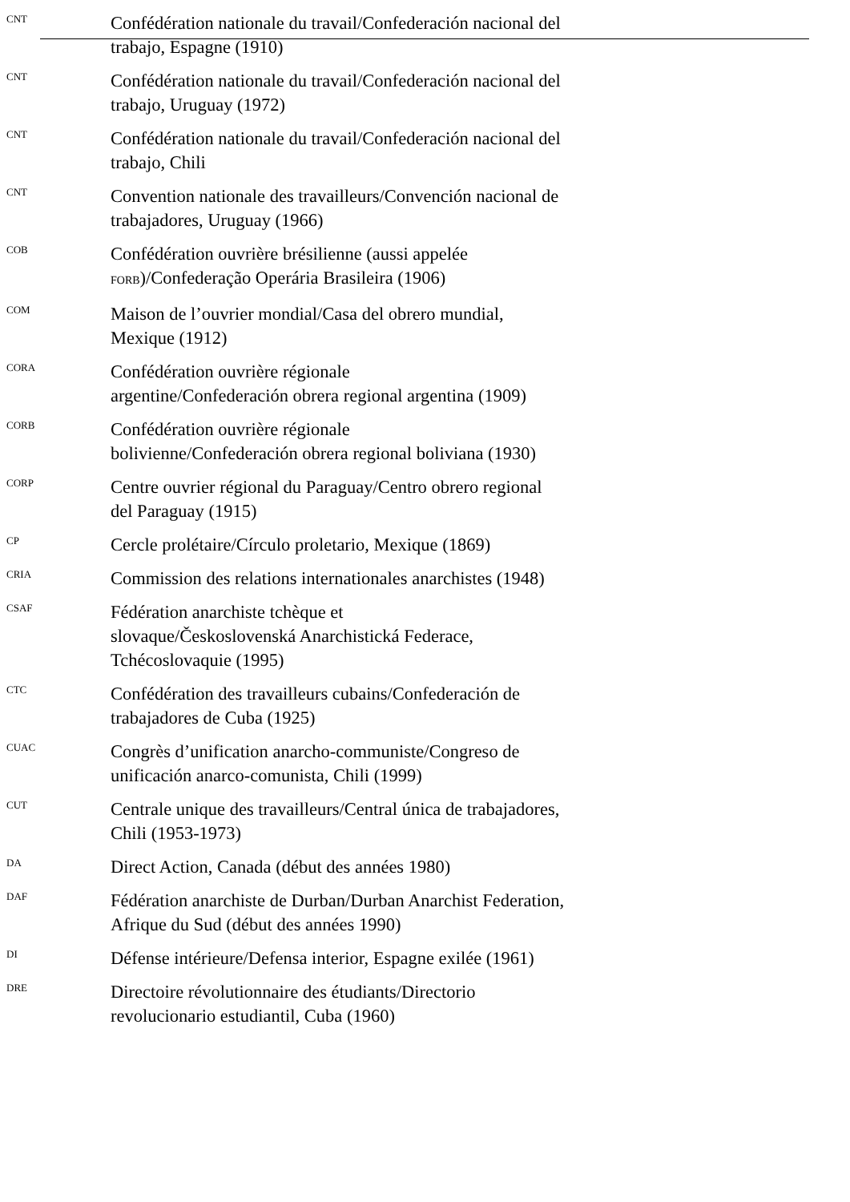| CNT | Confédération nationale du travail/Confederación nacional del trabajo, Espagne (1910) |
| CNT | Confédération nationale du travail/Confederación nacional del trabajo, Uruguay (1972) |
| CNT | Confédération nationale du travail/Confederación nacional del trabajo, Chili |
| CNT | Convention nationale des travailleurs/Convención nacional de trabajadores, Uruguay (1966) |
| COB | Confédération ouvrière brésilienne (aussi appelée FORB )/Confederação Operária Brasileira (1906) |
| COM | Maison de l’ouvrier mondial/Casa del obrero mundial, Mexique (1912) |
| CORA | Confédération ouvrière régionale argentine/Confederación obrera regional argentina (1909) |
| CORB | Confédération ouvrière régionale bolivienne/Confederación obrera regional boliviana (1930) |
| CORP | Centre ouvrier régional du Paraguay/Centro obrero regional del Paraguay (1915) |
| CP | Cercle prolétaire/Círculo proletario, Mexique (1869) |
| CRIA | Commission des relations internationales anarchistes (1948) |
| CSAF | Fédération anarchiste tchèque et slovaque/Československá Anarchistická Federace, Tchécoslovaquie (1995) |
| CTC | Confédération des travailleurs cubains/Confederación de trabajadores de Cuba (1925) |
| CUAC | Congrès d’unification anarcho-communiste/Congreso de unificación anarco-comunista, Chili (1999) |
| CUT | Centrale unique des travailleurs/Central única de trabajadores, Chili (1953-1973) |
| DA | Direct Action, Canada (début des années 1980) |
| DAF | Fédération anarchiste de Durban/Durban Anarchist Federation, Afrique du Sud (début des années 1990) |
| DI | Défense intérieure/Defensa interior, Espagne exilée (1961) |
| DRE | Directoire révolutionnaire des étudiants/Directorio revolucionario estudiantil, Cuba (1960) |